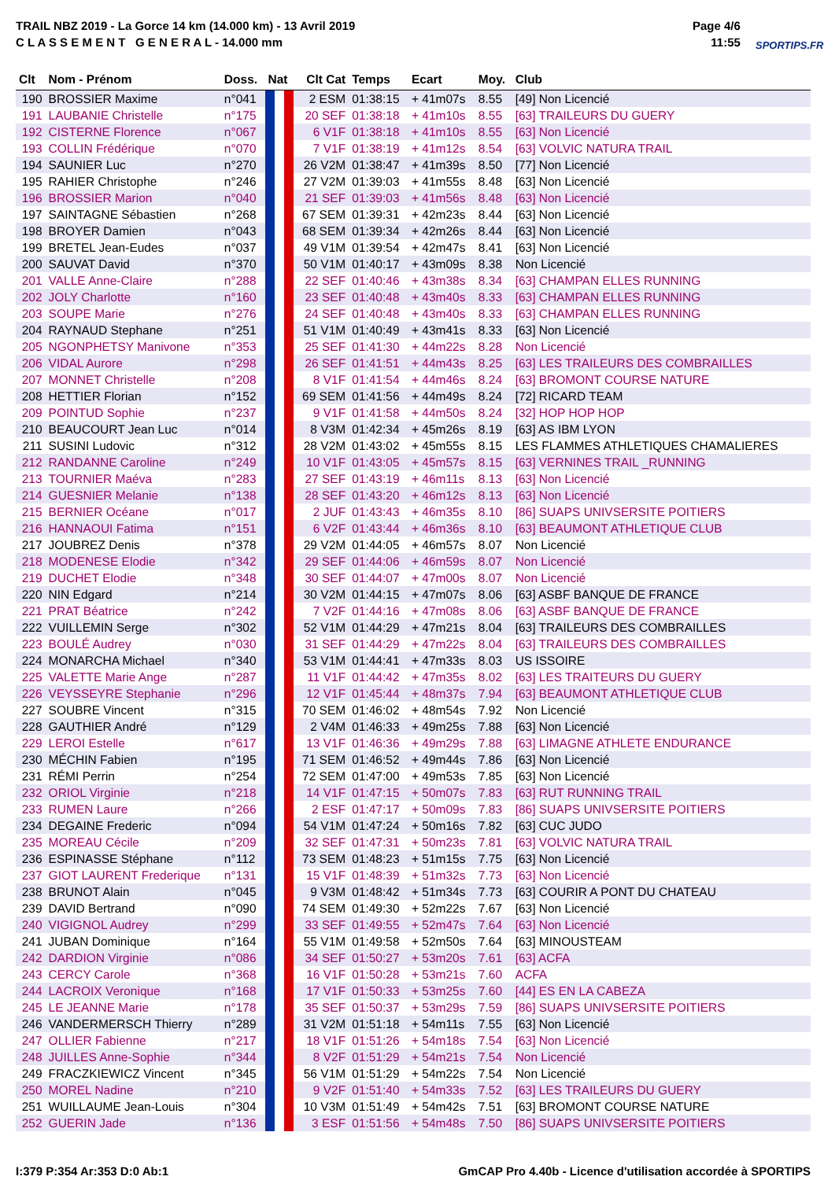TRAIL NBZ 2019 - La Gorce 14 km (14.000 km) - 13 Avril 2019
C L A S S E M E N T G E N E R A L - 14.000 mm
Page 4/6
11:55
SPORTIPS.FR
| Clt | Nom - Prénom | Doss. | Nat | Clt Cat | Temps | Ecart | Moy. | Club |
| --- | --- | --- | --- | --- | --- | --- | --- | --- |
| 190 | BROSSIER Maxime | n°041 | | 2 ESM | 01:38:15 | + 41m07s | 8.55 | [49] Non Licencié |
| 191 | LAUBANIE Christelle | n°175 | | 20 SEF | 01:38:18 | + 41m10s | 8.55 | [63] TRAILEURS DU GUERY |
| 192 | CISTERNE Florence | n°067 | | 6 V1F | 01:38:18 | + 41m10s | 8.55 | [63] Non Licencié |
| 193 | COLLIN Frédérique | n°070 | | 7 V1F | 01:38:19 | + 41m12s | 8.54 | [63] VOLVIC NATURA TRAIL |
| 194 | SAUNIER Luc | n°270 | | 26 V2M | 01:38:47 | + 41m39s | 8.50 | [77] Non Licencié |
| 195 | RAHIER Christophe | n°246 | | 27 V2M | 01:39:03 | + 41m55s | 8.48 | [63] Non Licencié |
| 196 | BROSSIER Marion | n°040 | | 21 SEF | 01:39:03 | + 41m56s | 8.48 | [63] Non Licencié |
| 197 | SAINTAGNE Sébastien | n°268 | | 67 SEM | 01:39:31 | + 42m23s | 8.44 | [63] Non Licencié |
| 198 | BROYER Damien | n°043 | | 68 SEM | 01:39:34 | + 42m26s | 8.44 | [63] Non Licencié |
| 199 | BRETEL Jean-Eudes | n°037 | | 49 V1M | 01:39:54 | + 42m47s | 8.41 | [63] Non Licencié |
| 200 | SAUVAT David | n°370 | | 50 V1M | 01:40:17 | + 43m09s | 8.38 | Non Licencié |
| 201 | VALLE Anne-Claire | n°288 | | 22 SEF | 01:40:46 | + 43m38s | 8.34 | [63] CHAMPAN ELLES RUNNING |
| 202 | JOLY Charlotte | n°160 | | 23 SEF | 01:40:48 | + 43m40s | 8.33 | [63] CHAMPAN ELLES RUNNING |
| 203 | SOUPE Marie | n°276 | | 24 SEF | 01:40:48 | + 43m40s | 8.33 | [63] CHAMPAN ELLES RUNNING |
| 204 | RAYNAUD Stephane | n°251 | | 51 V1M | 01:40:49 | + 43m41s | 8.33 | [63] Non Licencié |
| 205 | NGONPHETSY Manivone | n°353 | | 25 SEF | 01:41:30 | + 44m22s | 8.28 | Non Licencié |
| 206 | VIDAL Aurore | n°298 | | 26 SEF | 01:41:51 | + 44m43s | 8.25 | [63] LES TRAILEURS DES COMBRAILLES |
| 207 | MONNET Christelle | n°208 | | 8 V1F | 01:41:54 | + 44m46s | 8.24 | [63] BROMONT COURSE NATURE |
| 208 | HETTIER Florian | n°152 | | 69 SEM | 01:41:56 | + 44m49s | 8.24 | [72] RICARD TEAM |
| 209 | POINTUD Sophie | n°237 | | 9 V1F | 01:41:58 | + 44m50s | 8.24 | [32] HOP HOP HOP |
| 210 | BEAUCOURT Jean Luc | n°014 | | 8 V3M | 01:42:34 | + 45m26s | 8.19 | [63] AS IBM LYON |
| 211 | SUSINI Ludovic | n°312 | | 28 V2M | 01:43:02 | + 45m55s | 8.15 | LES FLAMMES ATHLETIQUES CHAMALIERES |
| 212 | RANDANNE Caroline | n°249 | | 10 V1F | 01:43:05 | + 45m57s | 8.15 | [63] VERNINES TRAIL _RUNNING |
| 213 | TOURNIER Maéva | n°283 | | 27 SEF | 01:43:19 | + 46m11s | 8.13 | [63] Non Licencié |
| 214 | GUESNIER Melanie | n°138 | | 28 SEF | 01:43:20 | + 46m12s | 8.13 | [63] Non Licencié |
| 215 | BERNIER Océane | n°017 | | 2 JUF | 01:43:43 | + 46m35s | 8.10 | [86] SUAPS UNIVSERSITE POITIERS |
| 216 | HANNAOUI Fatima | n°151 | | 6 V2F | 01:43:44 | + 46m36s | 8.10 | [63] BEAUMONT ATHLETIQUE CLUB |
| 217 | JOUBREZ Denis | n°378 | | 29 V2M | 01:44:05 | + 46m57s | 8.07 | Non Licencié |
| 218 | MODENESE Elodie | n°342 | | 29 SEF | 01:44:06 | + 46m59s | 8.07 | Non Licencié |
| 219 | DUCHET Elodie | n°348 | | 30 SEF | 01:44:07 | + 47m00s | 8.07 | Non Licencié |
| 220 | NIN Edgard | n°214 | | 30 V2M | 01:44:15 | + 47m07s | 8.06 | [63] ASBF BANQUE DE FRANCE |
| 221 | PRAT Béatrice | n°242 | | 7 V2F | 01:44:16 | + 47m08s | 8.06 | [63] ASBF BANQUE DE FRANCE |
| 222 | VUILLEMIN Serge | n°302 | | 52 V1M | 01:44:29 | + 47m21s | 8.04 | [63] TRAILEURS DES COMBRAILLES |
| 223 | BOULÉ Audrey | n°030 | | 31 SEF | 01:44:29 | + 47m22s | 8.04 | [63] TRAILEURS DES COMBRAILLES |
| 224 | MONARCHA Michael | n°340 | | 53 V1M | 01:44:41 | + 47m33s | 8.03 | US ISSOIRE |
| 225 | VALETTE Marie Ange | n°287 | | 11 V1F | 01:44:42 | + 47m35s | 8.02 | [63] LES TRAITEURS DU GUERY |
| 226 | VEYSSEYRE Stephanie | n°296 | | 12 V1F | 01:45:44 | + 48m37s | 7.94 | [63] BEAUMONT ATHLETIQUE CLUB |
| 227 | SOUBRE Vincent | n°315 | | 70 SEM | 01:46:02 | + 48m54s | 7.92 | Non Licencié |
| 228 | GAUTHIER André | n°129 | | 2 V4M | 01:46:33 | + 49m25s | 7.88 | [63] Non Licencié |
| 229 | LEROI Estelle | n°617 | | 13 V1F | 01:46:36 | + 49m29s | 7.88 | [63] LIMAGNE ATHLETE ENDURANCE |
| 230 | MÉCHIN Fabien | n°195 | | 71 SEM | 01:46:52 | + 49m44s | 7.86 | [63] Non Licencié |
| 231 | RÉMI Perrin | n°254 | | 72 SEM | 01:47:00 | + 49m53s | 7.85 | [63] Non Licencié |
| 232 | ORIOL Virginie | n°218 | | 14 V1F | 01:47:15 | + 50m07s | 7.83 | [63] RUT RUNNING TRAIL |
| 233 | RUMEN Laure | n°266 | | 2 ESF | 01:47:17 | + 50m09s | 7.83 | [86] SUAPS UNIVSERSITE POITIERS |
| 234 | DEGAINE Frederic | n°094 | | 54 V1M | 01:47:24 | + 50m16s | 7.82 | [63] CUC JUDO |
| 235 | MOREAU Cécile | n°209 | | 32 SEF | 01:47:31 | + 50m23s | 7.81 | [63] VOLVIC NATURA TRAIL |
| 236 | ESPINASSE Stéphane | n°112 | | 73 SEM | 01:48:23 | + 51m15s | 7.75 | [63] Non Licencié |
| 237 | GIOT LAURENT Frederique | n°131 | | 15 V1F | 01:48:39 | + 51m32s | 7.73 | [63] Non Licencié |
| 238 | BRUNOT Alain | n°045 | | 9 V3M | 01:48:42 | + 51m34s | 7.73 | [63] COURIR A PONT DU CHATEAU |
| 239 | DAVID Bertrand | n°090 | | 74 SEM | 01:49:30 | + 52m22s | 7.67 | [63] Non Licencié |
| 240 | VIGIGNOL Audrey | n°299 | | 33 SEF | 01:49:55 | + 52m47s | 7.64 | [63] Non Licencié |
| 241 | JUBAN Dominique | n°164 | | 55 V1M | 01:49:58 | + 52m50s | 7.64 | [63] MINOUSTEAM |
| 242 | DARDION Virginie | n°086 | | 34 SEF | 01:50:27 | + 53m20s | 7.61 | [63] ACFA |
| 243 | CERCY Carole | n°368 | | 16 V1F | 01:50:28 | + 53m21s | 7.60 | ACFA |
| 244 | LACROIX Veronique | n°168 | | 17 V1F | 01:50:33 | + 53m25s | 7.60 | [44] ES EN LA CABEZA |
| 245 | LE JEANNE Marie | n°178 | | 35 SEF | 01:50:37 | + 53m29s | 7.59 | [86] SUAPS UNIVSERSITE POITIERS |
| 246 | VANDERMERSCH Thierry | n°289 | | 31 V2M | 01:51:18 | + 54m11s | 7.55 | [63] Non Licencié |
| 247 | OLLIER Fabienne | n°217 | | 18 V1F | 01:51:26 | + 54m18s | 7.54 | [63] Non Licencié |
| 248 | JUILLES Anne-Sophie | n°344 | | 8 V2F | 01:51:29 | + 54m21s | 7.54 | Non Licencié |
| 249 | FRACZKIEWICZ Vincent | n°345 | | 56 V1M | 01:51:29 | + 54m22s | 7.54 | Non Licencié |
| 250 | MOREL Nadine | n°210 | | 9 V2F | 01:51:40 | + 54m33s | 7.52 | [63] LES TRAILEURS DU GUERY |
| 251 | WUILLAUME Jean-Louis | n°304 | | 10 V3M | 01:51:49 | + 54m42s | 7.51 | [63] BROMONT COURSE NATURE |
| 252 | GUERIN Jade | n°136 | | 3 ESF | 01:51:56 | + 54m48s | 7.50 | [86] SUAPS UNIVSERSITE POITIERS |
I:379 P:354 Ar:353 D:0 Ab:1
GmCAP Pro 4.40b - Licence d'utilisation accordée à SPORTIPS